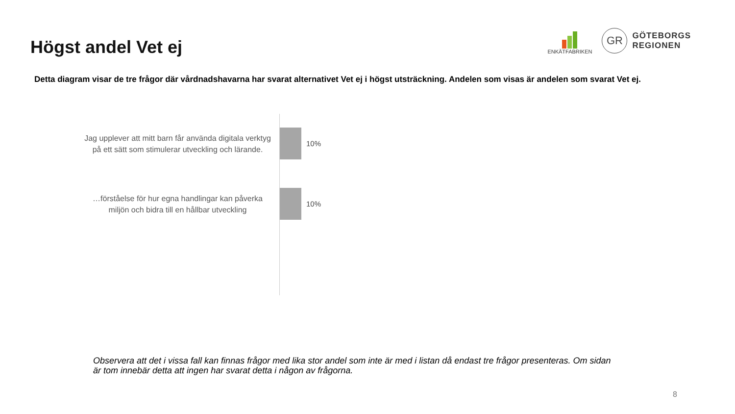Högst andel Vet ej
ENKÄTFABRIKEN
GR
GÖTEBORGS
REGIONEN
Detta diagram visar de tre frågor där vårdnadshavarna har svarat alternativet Vet ej i högst utsträckning. Andelen som visas är andelen som svarat Vet ej.
Jag upplever att mitt barn får använda digitala verktyg på ett sätt som stimulerar utveckling och lärande.
10%
…förståelse för hur egna handlingar kan påverka miljön och bidra till en hållbar utveckling
10%
Observera att det i vissa fall kan finnas frågor med lika stor andel som inte är med i listan då endast tre frågor presenteras. Om sidan är tom innebär detta att ingen har svarat detta i någon av frågorna.
8